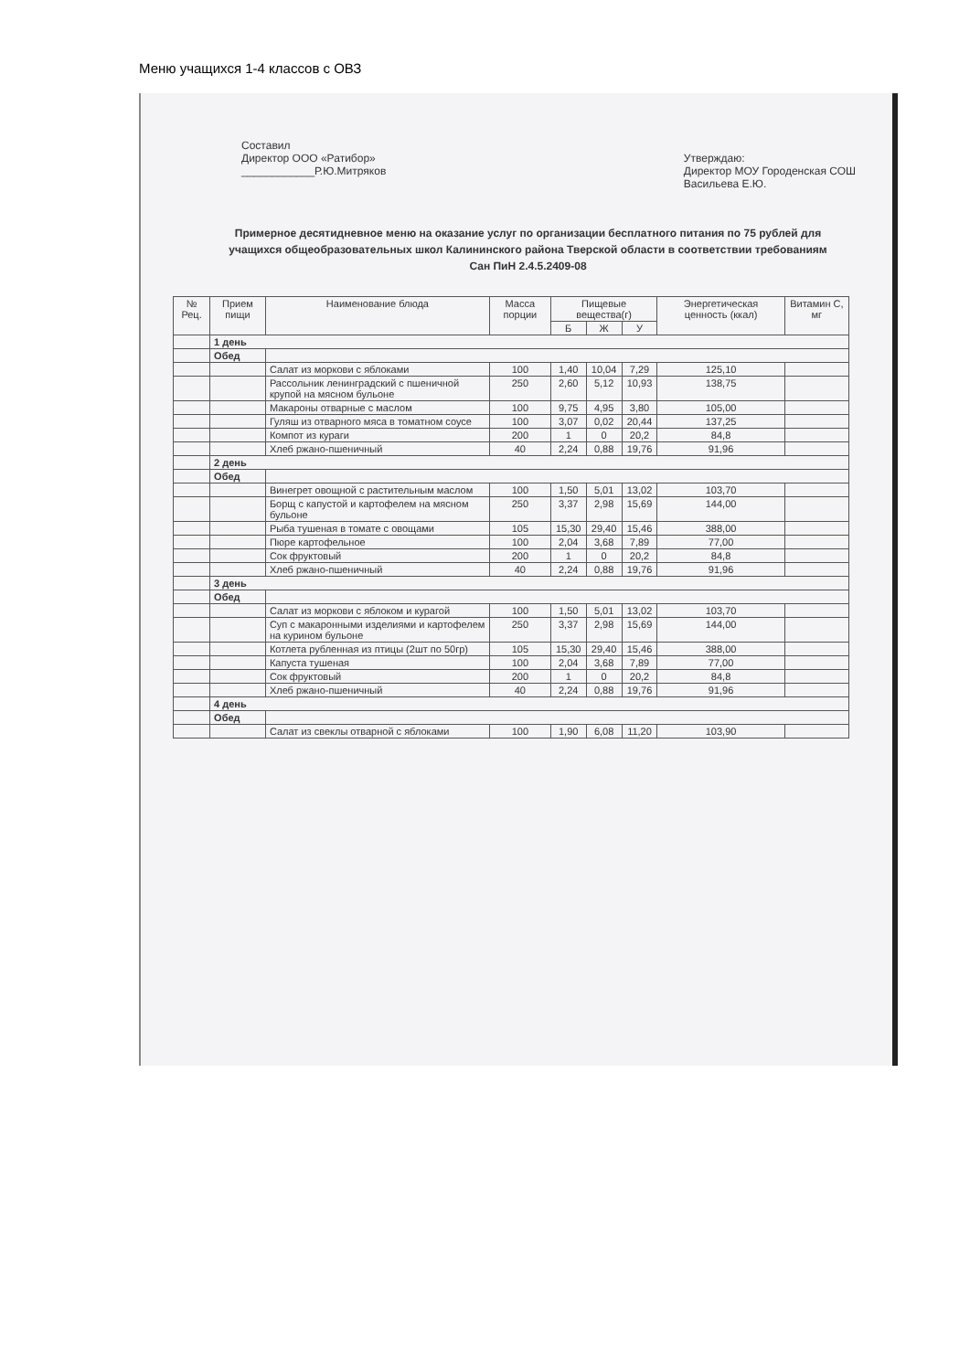Меню учащихся 1-4 классов с ОВЗ
Составил
Директор ООО «Ратибор»
____________Р.Ю.Митряков
Утверждаю:
Директор МОУ Городенская СОШ
Васильева Е.Ю.
Примерное десятидневное меню на оказание услуг по организации бесплатного питания по 75 рублей для учащихся общеобразовательных школ Калининского района Тверской области в соответствии требованиям Сан ПиН 2.4.5.2409-08
| № Рец. | Прием пищи | Наименование блюда | Масса порции | Пищевые вещества(г) | | | Энергетическая ценность (ккал) | Витамин С, мг |
| --- | --- | --- | --- | --- | --- | --- | --- | --- |
| | | | | Б | Ж | У | | |
| | 1 день | | | | | | | |
| | Обед | | | | | | | |
| | | Салат из моркови с яблоками | 100 | 1,40 | 10,04 | 7,29 | 125,10 | |
| | | Рассольник ленинградский с пшеничной крупой на мясном бульоне | 250 | 2,60 | 5,12 | 10,93 | 138,75 | |
| | | Макароны отварные с маслом | 100 | 9,75 | 4,95 | 3,80 | 105,00 | |
| | | Гуляш из отварного мяса в томатном соусе | 100 | 3,07 | 0,02 | 20,44 | 137,25 | |
| | | Компот из кураги | 200 | 1 | 0 | 20,2 | 84,8 | |
| | | Хлеб ржано-пшеничный | 40 | 2,24 | 0,88 | 19,76 | 91,96 | |
| | 2 день | | | | | | | |
| | Обед | | | | | | | |
| | | Винегрет овощной с растительным маслом | 100 | 1,50 | 5,01 | 13,02 | 103,70 | |
| | | Борщ с капустой и картофелем на мясном бульоне | 250 | 3,37 | 2,98 | 15,69 | 144,00 | |
| | | Рыба тушеная в томате с овощами | 105 | 15,30 | 29,40 | 15,46 | 388,00 | |
| | | Пюре картофельное | 100 | 2,04 | 3,68 | 7,89 | 77,00 | |
| | | Сок фруктовый | 200 | 1 | 0 | 20,2 | 84,8 | |
| | | Хлеб ржано-пшеничный | 40 | 2,24 | 0,88 | 19,76 | 91,96 | |
| | 3 день | | | | | | | |
| | Обед | | | | | | | |
| | | Салат из моркови с яблоком и курагой | 100 | 1,50 | 5,01 | 13,02 | 103,70 | |
| | | Суп с макаронными изделиями и картофелем на курином бульоне | 250 | 3,37 | 2,98 | 15,69 | 144,00 | |
| | | Котлета рубленная из птицы (2шт по 50гр) | 105 | 15,30 | 29,40 | 15,46 | 388,00 | |
| | | Капуста тушеная | 100 | 2,04 | 3,68 | 7,89 | 77,00 | |
| | | Сок фруктовый | 200 | 1 | 0 | 20,2 | 84,8 | |
| | | Хлеб ржано-пшеничный | 40 | 2,24 | 0,88 | 19,76 | 91,96 | |
| | 4 день | | | | | | | |
| | Обед | | | | | | | |
| | | Салат из свеклы отварной с яблоками | 100 | 1,90 | 6,08 | 11,20 | 103,90 | |